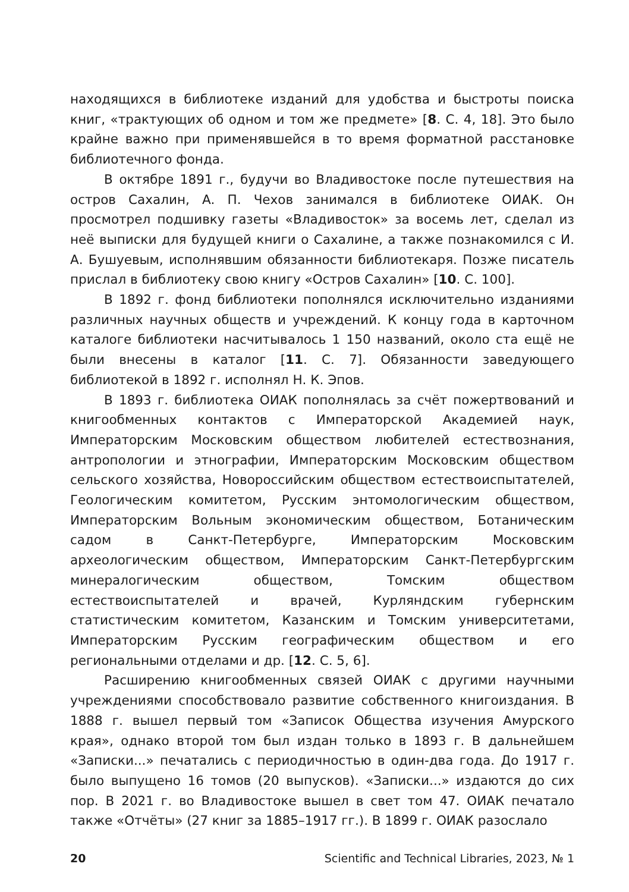находящихся в библиотеке изданий для удобства и быстроты поиска книг, «трактующих об одном и том же предмете» [8. С. 4, 18]. Это было крайне важно при применявшейся в то время форматной расстановке библиотечного фонда.
В октябре 1891 г., будучи во Владивостоке после путешествия на остров Сахалин, А. П. Чехов занимался в библиотеке ОИАК. Он просмотрел подшивку газеты «Владивосток» за восемь лет, сделал из неё выписки для будущей книги о Сахалине, а также познакомился с И. А. Бушуевым, исполнявшим обязанности библиотекаря. Позже писатель прислал в библиотеку свою книгу «Остров Сахалин» [10. С. 100].
В 1892 г. фонд библиотеки пополнялся исключительно изданиями различных научных обществ и учреждений. К концу года в карточном каталоге библиотеки насчитывалось 1 150 названий, около ста ещё не были внесены в каталог [11. С. 7]. Обязанности заведующего библиотекой в 1892 г. исполнял Н. К. Эпов.
В 1893 г. библиотека ОИАК пополнялась за счёт пожертвований и книгообменных контактов с Императорской Академией наук, Императорским Московским обществом любителей естествознания, антропологии и этнографии, Императорским Московским обществом сельского хозяйства, Новороссийским обществом естествоиспытателей, Геологическим комитетом, Русским энтомологическим обществом, Императорским Вольным экономическим обществом, Ботаническим садом в Санкт-Петербурге, Императорским Московским археологическим обществом, Императорским Санкт-Петербургским минералогическим обществом, Томским обществом естествоиспытателей и врачей, Курляндским губернским статистическим комитетом, Казанским и Томским университетами, Императорским Русским географическим обществом и его региональными отделами и др. [12. С. 5, 6].
Расширению книгообменных связей ОИАК с другими научными учреждениями способствовало развитие собственного книгоиздания. В 1888 г. вышел первый том «Записок Общества изучения Амурского края», однако второй том был издан только в 1893 г. В дальнейшем «Записки...» печатались с периодичностью в один-два года. До 1917 г. было выпущено 16 томов (20 выпусков). «Записки...» издаются до сих пор. В 2021 г. во Владивостоке вышел в свет том 47. ОИАК печатало также «Отчёты» (27 книг за 1885–1917 гг.). В 1899 г. ОИАК разослало
20 Scientific and Technical Libraries, 2023, № 1